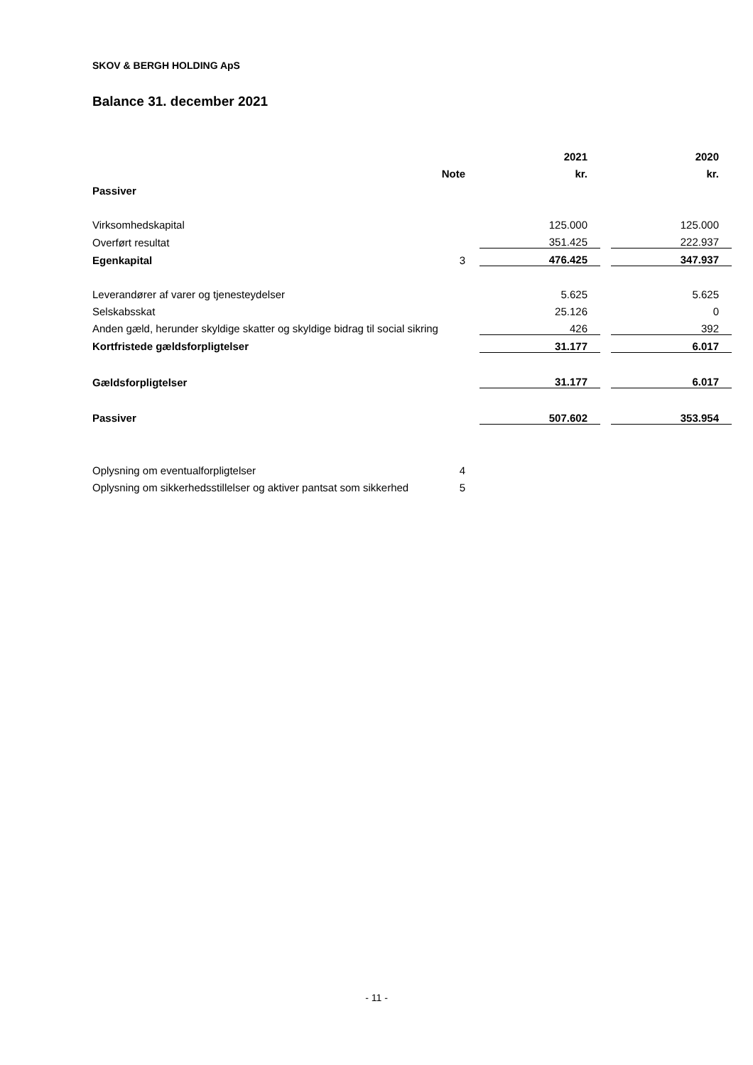SKOV & BERGH HOLDING ApS
Balance 31. december 2021
| | | 2021 | | 2020 |
| --- | --- | --- | --- | --- |
| | Note | kr. | | kr. |
| Passiver | | | | |
| Virksomhedskapital | | 125.000 | | 125.000 |
| Overført resultat | | 351.425 | | 222.937 |
| Egenkapital | 3 | 476.425 | | 347.937 |
| Leverandører af varer og tjenesteydelser | | 5.625 | | 5.625 |
| Selskabsskat | | 25.126 | | 0 |
| Anden gæld, herunder skyldige skatter og skyldige bidrag til social sikring | | 426 | | 392 |
| Kortfristede gældsforpligtelser | | 31.177 | | 6.017 |
| Gældsforpligtelser | | 31.177 | | 6.017 |
| Passiver | | 507.602 | | 353.954 |
| Oplysning om eventualforpligtelser | 4 | | | |
| Oplysning om sikkerhedsstillelser og aktiver pantsat som sikkerhed | 5 | | | |
- 11 -